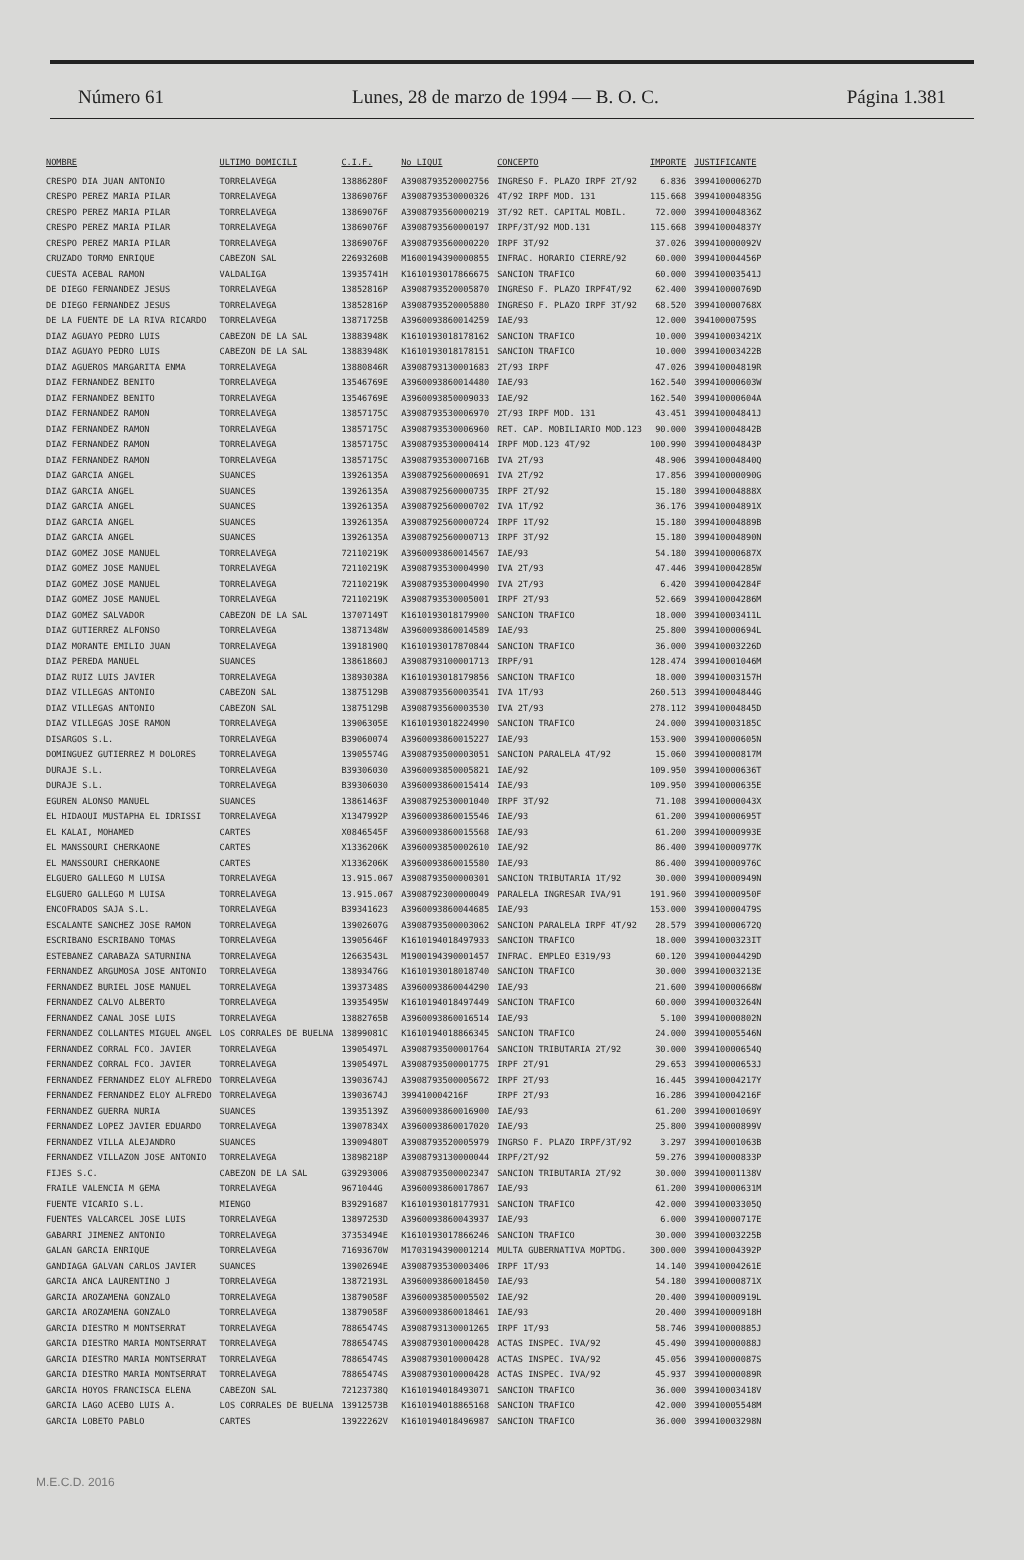Número 61 Lunes, 28 de marzo de 1994 — B. O. C. Página 1.381
| NOMBRE | ULTIMO DOMICILI | C.I.F. | No LIQUI | CONCEPTO | IMPORTE | JUSTIFICANTE |
| --- | --- | --- | --- | --- | --- | --- |
| CRESPO DIA JUAN ANTONIO | TORRELAVEGA | 13886280F | A3908793520002756 | INGRESO F. PLAZO IRPF 2T/92 | 6.836 | 399410000627D |
| CRESPO PEREZ MARIA PILAR | TORRELAVEGA | 13869076F | A3908793530000326 | 4T/92 IRPF MOD. 131 | 115.668 | 399410004835G |
| CRESPO PEREZ MARIA PILAR | TORRELAVEGA | 13869076F | A3908793560000219 | 3T/92 RET. CAPITAL MOBIL. | 72.000 | 399410004836Z |
| CRESPO PEREZ MARIA PILAR | TORRELAVEGA | 13869076F | A3908793560000197 | IRPF/3T/92 MOD.131 | 115.668 | 399410004837Y |
| CRESPO PEREZ MARIA PILAR | TORRELAVEGA | 13869076F | A3908793560000220 | IRPF 3T/92 | 37.026 | 399410000092V |
| CRUZADO TORMO ENRIQUE | CABEZON SAL | 22693260B | M1600194390000855 | INFRAC. HORARIO CIERRE/92 | 60.000 | 399410004456P |
| CUESTA ACEBAL RAMON | VALDALIGA | 13935741H | K1610193017866675 | SANCION TRAFICO | 60.000 | 399410003541J |
| DE DIEGO FERNANDEZ JESUS | TORRELAVEGA | 13852816P | A3908793520005870 | INGRESO F. PLAZO IRPF4T/92 | 62.400 | 399410000769D |
| DE DIEGO FERNANDEZ JESUS | TORRELAVEGA | 13852816P | A3908793520005880 | INGRESO F. PLAZO IRPF 3T/92 | 68.520 | 399410000768X |
| DE LA FUENTE DE LA RIVA RICARDO | TORRELAVEGA | 13871725B | A3960093860014259 | IAE/93 | 12.000 | 39410000759S |
| DIAZ AGUAYO PEDRO LUIS | CABEZON DE LA SAL | 13883948K | K1610193018178162 | SANCION TRAFICO | 10.000 | 399410003421X |
| DIAZ AGUAYO PEDRO LUIS | CABEZON DE LA SAL | 13883948K | K1610193018178151 | SANCION TRAFICO | 10.000 | 399410003422B |
| DIAZ AGUEROS MARGARITA ENMA | TORRELAVEGA | 13880846R | A3908793130001683 | 2T/93 IRPF | 47.026 | 399410004819R |
| DIAZ FERNANDEZ BENITO | TORRELAVEGA | 13546769E | A3960093860014480 | IAE/93 | 162.540 | 399410000603W |
| DIAZ FERNANDEZ BENITO | TORRELAVEGA | 13546769E | A3960093850009033 | IAE/92 | 162.540 | 399410000604A |
| DIAZ FERNANDEZ RAMON | TORRELAVEGA | 13857175C | A3908793530006970 | 2T/93 IRPF MOD. 131 | 43.451 | 399410004841J |
| DIAZ FERNANDEZ RAMON | TORRELAVEGA | 13857175C | A3908793530006960 | RET. CAP. MOBILIARIO MOD.123 | 90.000 | 399410004842B |
| DIAZ FERNANDEZ RAMON | TORRELAVEGA | 13857175C | A3908793530000414 | IRPF MOD.123 4T/92 | 100.990 | 399410004843P |
| DIAZ FERNANDEZ RAMON | TORRELAVEGA | 13857175C | A390879353000716B | IVA 2T/93 | 48.906 | 399410004840Q |
| DIAZ GARCIA ANGEL | SUANCES | 13926135A | A3908792560000691 | IVA 2T/92 | 17.856 | 399410000090G |
| DIAZ GARCIA ANGEL | SUANCES | 13926135A | A3908792560000735 | IRPF 2T/92 | 15.180 | 399410004888X |
| DIAZ GARCIA ANGEL | SUANCES | 13926135A | A3908792560000702 | IVA 1T/92 | 36.176 | 399410004891X |
| DIAZ GARCIA ANGEL | SUANCES | 13926135A | A3908792560000724 | IRPF 1T/92 | 15.180 | 399410004889B |
| DIAZ GARCIA ANGEL | SUANCES | 13926135A | A3908792560000713 | IRPF 3T/92 | 15.180 | 399410004890N |
| DIAZ GOMEZ JOSE MANUEL | TORRELAVEGA | 72110219K | A3960093860014567 | IAE/93 | 54.180 | 399410000687X |
| DIAZ GOMEZ JOSE MANUEL | TORRELAVEGA | 72110219K | A3908793530004990 | IVA 2T/93 | 47.446 | 399410004285W |
| DIAZ GOMEZ JOSE MANUEL | TORRELAVEGA | 72110219K | A3908793530004990 | IVA 2T/93 | 6.420 | 399410004284F |
| DIAZ GOMEZ JOSE MANUEL | TORRELAVEGA | 72110219K | A3908793530005001 | IRPF 2T/93 | 52.669 | 399410004286M |
| DIAZ GOMEZ SALVADOR | CABEZON DE LA SAL | 13707149T | K1610193018179900 | SANCION TRAFICO | 18.000 | 399410003411L |
| DIAZ GUTIERREZ ALFONSO | TORRELAVEGA | 13871348W | A3960093860014589 | IAE/93 | 25.800 | 399410000694L |
| DIAZ MORANTE EMILIO JUAN | TORRELAVEGA | 13918190Q | K1610193017870844 | SANCION TRAFICO | 36.000 | 399410003226D |
| DIAZ PEREDA MANUEL | SUANCES | 13861860J | A3908793100001713 | IRPF/91 | 128.474 | 399410001046M |
| DIAZ RUIZ LUIS JAVIER | TORRELAVEGA | 13893038A | K1610193018179856 | SANCION TRAFICO | 18.000 | 399410003157H |
| DIAZ VILLEGAS ANTONIO | CABEZON SAL | 13875129B | A3908793560003541 | IVA 1T/93 | 260.513 | 399410004844G |
| DIAZ VILLEGAS ANTONIO | CABEZON SAL | 13875129B | A3908793560003530 | IVA 2T/93 | 278.112 | 399410004845D |
| DIAZ VILLEGAS JOSE RAMON | TORRELAVEGA | 13906305E | K1610193018224990 | SANCION TRAFICO | 24.000 | 399410003185C |
| DISARGOS S.L. | TORRELAVEGA | B39060074 | A3960093860015227 | IAE/93 | 153.900 | 399410000605N |
| DOMINGUEZ GUTIERREZ M DOLORES | TORRELAVEGA | 13905574G | A3908793500003051 | SANCION PARALELA 4T/92 | 15.060 | 399410000817M |
| DURAJE S.L. | TORRELAVEGA | B39306030 | A3960093850005821 | IAE/92 | 109.950 | 399410000636T |
| DURAJE S.L. | TORRELAVEGA | B39306030 | A3960093860015414 | IAE/93 | 109.950 | 399410000635E |
| EGUREN ALONSO MANUEL | SUANCES | 13861463F | A3908792530001040 | IRPF 3T/92 | 71.108 | 399410000043X |
| EL HIDAOUI MUSTAPHA EL IDRISSI | TORRELAVEGA | X1347992P | A3960093860015546 | IAE/93 | 61.200 | 399410000695T |
| EL KALAI, MOHAMED | CARTES | X0846545F | A3960093860015568 | IAE/93 | 61.200 | 399410000993E |
| EL MANSSOURI CHERKAONE | CARTES | X1336206K | A3960093850002610 | IAE/92 | 86.400 | 399410000977K |
| EL MANSSOURI CHERKAONE | CARTES | X1336206K | A3960093860015580 | IAE/93 | 86.400 | 399410000976C |
| ELGUERO GALLEGO M LUISA | TORRELAVEGA | 13.915.067 | A3908793500000301 | SANCION TRIBUTARIA 1T/92 | 30.000 | 399410000949N |
| ELGUERO GALLEGO M LUISA | TORRELAVEGA | 13.915.067 | A3908792300000049 | PARALELA INGRESAR IVA/91 | 191.960 | 399410000950F |
| ENCOFRADOS SAJA S.L. | TORRELAVEGA | B39341623 | A3960093860044685 | IAE/93 | 153.000 | 399410000479S |
| ESCALANTE SANCHEZ JOSE RAMON | TORRELAVEGA | 13902607G | A3908793500003062 | SANCION PARALELA IRPF 4T/92 | 28.579 | 399410000672Q |
| ESCRIBANO ESCRIBANO TOMAS | TORRELAVEGA | 13905646F | K1610194018497933 | SANCION TRAFICO | 18.000 | 39941000323IT |
| ESTEBANEZ CARABAZA SATURNINA | TORRELAVEGA | 12663543L | M1900194390001457 | INFRAC. EMPLEO E319/93 | 60.120 | 399410004429D |
| FERNANDEZ ARGUMOSA JOSE ANTONIO | TORRELAVEGA | 13893476G | K1610193018018740 | SANCION TRAFICO | 30.000 | 399410003213E |
| FERNANDEZ BURIEL JOSE MANUEL | TORRELAVEGA | 13937348S | A3960093860044290 | IAE/93 | 21.600 | 399410000668W |
| FERNANDEZ CALVO ALBERTO | TORRELAVEGA | 13935495W | K1610194018497449 | SANCION TRAFICO | 60.000 | 399410003264N |
| FERNANDEZ CANAL JOSE LUIS | TORRELAVEGA | 13882765B | A3960093860016514 | IAE/93 | 5.100 | 399410000802N |
| FERNANDEZ COLLANTES MIGUEL ANGEL | LOS CORRALES DE BUELNA | 13899081C | K1610194018866345 | SANCION TRAFICO | 24.000 | 399410005546N |
| FERNANDEZ CORRAL FCO. JAVIER | TORRELAVEGA | 13905497L | A3908793500001764 | SANCION TRIBUTARIA 2T/92 | 30.000 | 399410000654Q |
| FERNANDEZ CORRAL FCO. JAVIER | TORRELAVEGA | 13905497L | A3908793500001775 | IRPF 2T/91 | 29.653 | 399410000653J |
| FERNANDEZ FERNANDEZ ELOY ALFREDO | TORRELAVEGA | 13903674J | A3908793500005672 | IRPF 2T/93 | 16.445 | 399410004217Y |
| FERNANDEZ FERNANDEZ ELOY ALFREDO | TORRELAVEGA | 13903674J | 399410004216F | IRPF 2T/93 | 16.286 | 399410004216F |
| FERNANDEZ GUERRA NURIA | SUANCES | 13935139Z | A3960093860016900 | IAE/93 | 61.200 | 399410001069Y |
| FERNANDEZ LOPEZ JAVIER EDUARDO | TORRELAVEGA | 13907834X | A3960093860017020 | IAE/93 | 25.800 | 399410000899V |
| FERNANDEZ VILLA ALEJANDRO | SUANCES | 13909480T | A3908793520005979 | INGRSO F. PLAZO IRPF/3T/92 | 3.297 | 399410001063B |
| FERNANDEZ VILLAZON JOSE ANTONIO | TORRELAVEGA | 13898218P | A3908793130000044 | IRPF/2T/92 | 59.276 | 399410000833P |
| FIJES S.C. | CABEZON DE LA SAL | G39293006 | A3908793500002347 | SANCION TRIBUTARIA 2T/92 | 30.000 | 399410001138V |
| FRAILE VALENCIA M GEMA | TORRELAVEGA | 9671044G | A3960093860017867 | IAE/93 | 61.200 | 399410000631M |
| FUENTE VICARIO S.L. | MIENGO | B39291687 | K1610193018177931 | SANCION TRAFICO | 42.000 | 399410003305Q |
| FUENTES VALCARCEL JOSE LUIS | TORRELAVEGA | 13897253D | A3960093860043937 | IAE/93 | 6.000 | 399410000717E |
| GABARRI JIMENEZ ANTONIO | TORRELAVEGA | 37353494E | K1610193017866246 | SANCION TRAFICO | 30.000 | 399410003225B |
| GALAN GARCIA ENRIQUE | TORRELAVEGA | 71693670W | M1703194390001214 | MULTA GUBERNATIVA MOPTDG. | 300.000 | 399410004392P |
| GANDIAGA GALVAN CARLOS JAVIER | SUANCES | 13902694E | A3908793530003406 | IRPF 1T/93 | 14.140 | 399410004261E |
| GARCIA ANCA LAURENTINO J | TORRELAVEGA | 13872193L | A3960093860018450 | IAE/93 | 54.180 | 399410000871X |
| GARCIA AROZAMENA GONZALO | TORRELAVEGA | 13879058F | A3960093850005502 | IAE/92 | 20.400 | 399410000919L |
| GARCIA AROZAMENA GONZALO | TORRELAVEGA | 13879058F | A3960093860018461 | IAE/93 | 20.400 | 399410000918H |
| GARCIA DIESTRO M MONTSERRAT | TORRELAVEGA | 78865474S | A3908793130001265 | IRPF 1T/93 | 58.746 | 399410000885J |
| GARCIA DIESTRO MARIA MONTSERRAT | TORRELAVEGA | 78865474S | A3908793010000428 | ACTAS INSPEC. IVA/92 | 45.490 | 399410000088J |
| GARCIA DIESTRO MARIA MONTSERRAT | TORRELAVEGA | 78865474S | A3908793010000428 | ACTAS INSPEC. IVA/92 | 45.056 | 399410000087S |
| GARCIA DIESTRO MARIA MONTSERRAT | TORRELAVEGA | 78865474S | A3908793010000428 | ACTAS INSPEC. IVA/92 | 45.937 | 399410000089R |
| GARCIA HOYOS FRANCISCA ELENA | CABEZON SAL | 72123738Q | K1610194018493071 | SANCION TRAFICO | 36.000 | 399410003418V |
| GARCIA LAGO ACEBO LUIS A. | LOS CORRALES DE BUELNA | 13912573B | K1610194018865168 | SANCION TRAFICO | 42.000 | 399410005548M |
| GARCIA LOBETO PABLO | CARTES | 13922262V | K1610194018496987 | SANCION TRAFICO | 36.000 | 399410003298N |
M.E.C.D. 2016